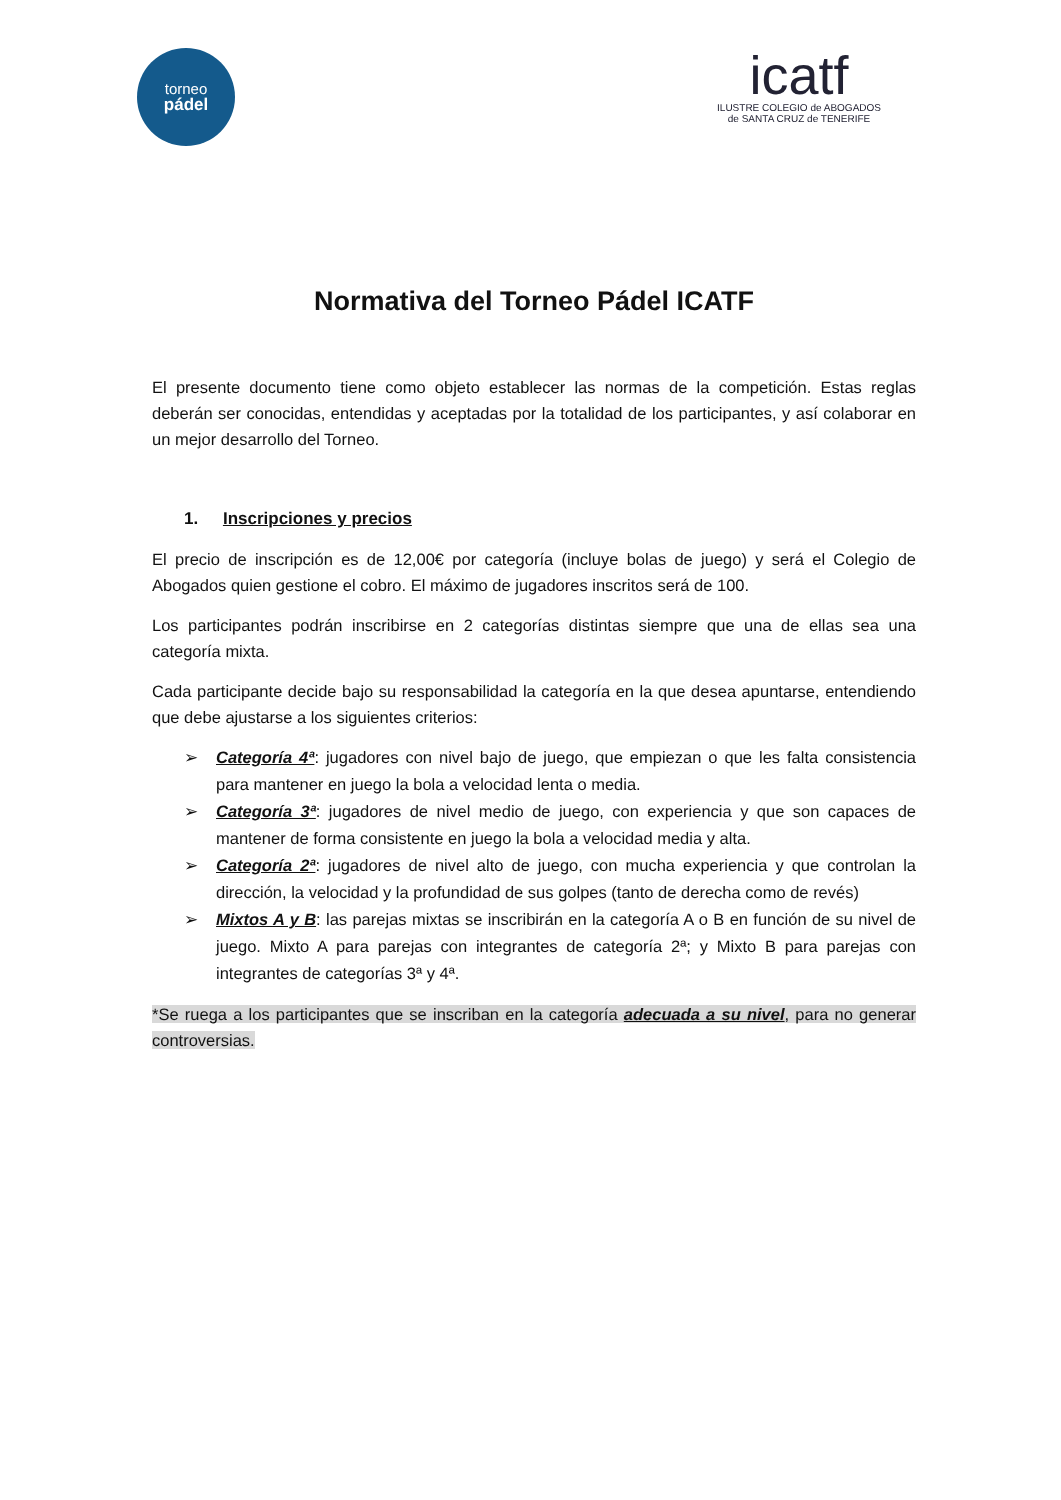torneo
pádel
icatf
ILUSTRE COLEGIO de ABOGADOS
de SANTA CRUZ de TENERIFE
Normativa del Torneo Pádel ICATF
El presente documento tiene como objeto establecer las normas de la competición. Estas reglas deberán ser conocidas, entendidas y aceptadas por la totalidad de los participantes, y así colaborar en un mejor desarrollo del Torneo.
1. Inscripciones y precios
El precio de inscripción es de 12,00€ por categoría (incluye bolas de juego) y será el Colegio de Abogados quien gestione el cobro. El máximo de jugadores inscritos será de 100.
Los participantes podrán inscribirse en 2 categorías distintas siempre que una de ellas sea una categoría mixta.
Cada participante decide bajo su responsabilidad la categoría en la que desea apuntarse, entendiendo que debe ajustarse a los siguientes criterios:
➢ Categoría 4ª: jugadores con nivel bajo de juego, que empiezan o que les falta consistencia para mantener en juego la bola a velocidad lenta o media.
➢ Categoría 3ª: jugadores de nivel medio de juego, con experiencia y que son capaces de mantener de forma consistente en juego la bola a velocidad media y alta.
➢ Categoría 2ª: jugadores de nivel alto de juego, con mucha experiencia y que controlan la dirección, la velocidad y la profundidad de sus golpes (tanto de derecha como de revés)
➢ Mixtos A y B: las parejas mixtas se inscribirán en la categoría A o B en función de su nivel de juego. Mixto A para parejas con integrantes de categoría 2ª; y Mixto B para parejas con integrantes de categorías 3ª y 4ª.
*Se ruega a los participantes que se inscriban en la categoría adecuada a su nivel, para no generar controversias.